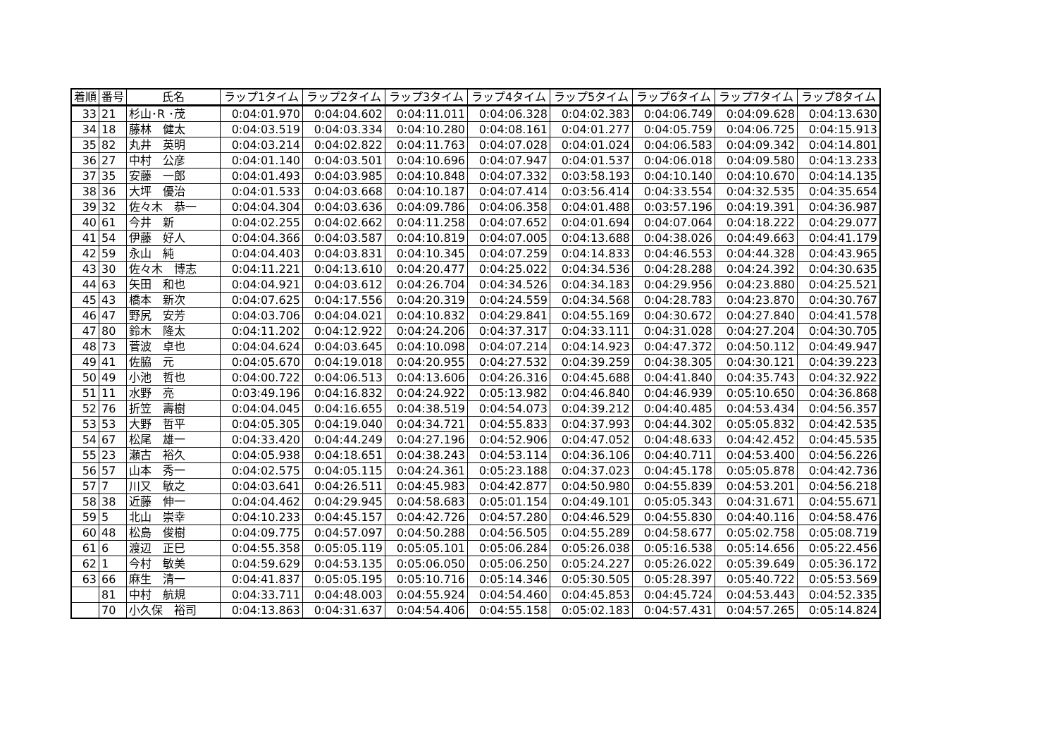| 着順 | 番号 | 氏名 | ラップ1タイム | ラップ2タイム | ラップ3タイム | ラップ4タイム | ラップ5タイム | ラップ6タイム | ラップ7タイム | ラップ8タイム |
| --- | --- | --- | --- | --- | --- | --- | --- | --- | --- | --- |
| 33 | 21 | 杉山･R ･茂 | 0:04:01.970 | 0:04:04.602 | 0:04:11.011 | 0:04:06.328 | 0:04:02.383 | 0:04:06.749 | 0:04:09.628 | 0:04:13.630 |
| 34 | 18 | 藤林 健太 | 0:04:03.519 | 0:04:03.334 | 0:04:10.280 | 0:04:08.161 | 0:04:01.277 | 0:04:05.759 | 0:04:06.725 | 0:04:15.913 |
| 35 | 82 | 丸井 英明 | 0:04:03.214 | 0:04:02.822 | 0:04:11.763 | 0:04:07.028 | 0:04:01.024 | 0:04:06.583 | 0:04:09.342 | 0:04:14.801 |
| 36 | 27 | 中村 公彦 | 0:04:01.140 | 0:04:03.501 | 0:04:10.696 | 0:04:07.947 | 0:04:01.537 | 0:04:06.018 | 0:04:09.580 | 0:04:13.233 |
| 37 | 35 | 安藤 一郎 | 0:04:01.493 | 0:04:03.985 | 0:04:10.848 | 0:04:07.332 | 0:03:58.193 | 0:04:10.140 | 0:04:10.670 | 0:04:14.135 |
| 38 | 36 | 大坪 優治 | 0:04:01.533 | 0:04:03.668 | 0:04:10.187 | 0:04:07.414 | 0:03:56.414 | 0:04:33.554 | 0:04:32.535 | 0:04:35.654 |
| 39 | 32 | 佐々木 恭一 | 0:04:04.304 | 0:04:03.636 | 0:04:09.786 | 0:04:06.358 | 0:04:01.488 | 0:03:57.196 | 0:04:19.391 | 0:04:36.987 |
| 40 | 61 | 今井 新 | 0:04:02.255 | 0:04:02.662 | 0:04:11.258 | 0:04:07.652 | 0:04:01.694 | 0:04:07.064 | 0:04:18.222 | 0:04:29.077 |
| 41 | 54 | 伊藤 好人 | 0:04:04.366 | 0:04:03.587 | 0:04:10.819 | 0:04:07.005 | 0:04:13.688 | 0:04:38.026 | 0:04:49.663 | 0:04:41.179 |
| 42 | 59 | 永山 純 | 0:04:04.403 | 0:04:03.831 | 0:04:10.345 | 0:04:07.259 | 0:04:14.833 | 0:04:46.553 | 0:04:44.328 | 0:04:43.965 |
| 43 | 30 | 佐々木 博志 | 0:04:11.221 | 0:04:13.610 | 0:04:20.477 | 0:04:25.022 | 0:04:34.536 | 0:04:28.288 | 0:04:24.392 | 0:04:30.635 |
| 44 | 63 | 矢田 和也 | 0:04:04.921 | 0:04:03.612 | 0:04:26.704 | 0:04:34.526 | 0:04:34.183 | 0:04:29.956 | 0:04:23.880 | 0:04:25.521 |
| 45 | 43 | 橋本 新次 | 0:04:07.625 | 0:04:17.556 | 0:04:20.319 | 0:04:24.559 | 0:04:34.568 | 0:04:28.783 | 0:04:23.870 | 0:04:30.767 |
| 46 | 47 | 野尻 安芳 | 0:04:03.706 | 0:04:04.021 | 0:04:10.832 | 0:04:29.841 | 0:04:55.169 | 0:04:30.672 | 0:04:27.840 | 0:04:41.578 |
| 47 | 80 | 鈴木 隆太 | 0:04:11.202 | 0:04:12.922 | 0:04:24.206 | 0:04:37.317 | 0:04:33.111 | 0:04:31.028 | 0:04:27.204 | 0:04:30.705 |
| 48 | 73 | 菅波 卓也 | 0:04:04.624 | 0:04:03.645 | 0:04:10.098 | 0:04:07.214 | 0:04:14.923 | 0:04:47.372 | 0:04:50.112 | 0:04:49.947 |
| 49 | 41 | 佐脇 元 | 0:04:05.670 | 0:04:19.018 | 0:04:20.955 | 0:04:27.532 | 0:04:39.259 | 0:04:38.305 | 0:04:30.121 | 0:04:39.223 |
| 50 | 49 | 小池 哲也 | 0:04:00.722 | 0:04:06.513 | 0:04:13.606 | 0:04:26.316 | 0:04:45.688 | 0:04:41.840 | 0:04:35.743 | 0:04:32.922 |
| 51 | 11 | 水野 亮 | 0:03:49.196 | 0:04:16.832 | 0:04:24.922 | 0:05:13.982 | 0:04:46.840 | 0:04:46.939 | 0:05:10.650 | 0:04:36.868 |
| 52 | 76 | 折笠 壽樹 | 0:04:04.045 | 0:04:16.655 | 0:04:38.519 | 0:04:54.073 | 0:04:39.212 | 0:04:40.485 | 0:04:53.434 | 0:04:56.357 |
| 53 | 53 | 大野 哲平 | 0:04:05.305 | 0:04:19.040 | 0:04:34.721 | 0:04:55.833 | 0:04:37.993 | 0:04:44.302 | 0:05:05.832 | 0:04:42.535 |
| 54 | 67 | 松尾 雄一 | 0:04:33.420 | 0:04:44.249 | 0:04:27.196 | 0:04:52.906 | 0:04:47.052 | 0:04:48.633 | 0:04:42.452 | 0:04:45.535 |
| 55 | 23 | 瀬古 裕久 | 0:04:05.938 | 0:04:18.651 | 0:04:38.243 | 0:04:53.114 | 0:04:36.106 | 0:04:40.711 | 0:04:53.400 | 0:04:56.226 |
| 56 | 57 | 山本 秀一 | 0:04:02.575 | 0:04:05.115 | 0:04:24.361 | 0:05:23.188 | 0:04:37.023 | 0:04:45.178 | 0:05:05.878 | 0:04:42.736 |
| 57 | 7 | 川又 敏之 | 0:04:03.641 | 0:04:26.511 | 0:04:45.983 | 0:04:42.877 | 0:04:50.980 | 0:04:55.839 | 0:04:53.201 | 0:04:56.218 |
| 58 | 38 | 近藤 伸一 | 0:04:04.462 | 0:04:29.945 | 0:04:58.683 | 0:05:01.154 | 0:04:49.101 | 0:05:05.343 | 0:04:31.671 | 0:04:55.671 |
| 59 | 5 | 北山 崇幸 | 0:04:10.233 | 0:04:45.157 | 0:04:42.726 | 0:04:57.280 | 0:04:46.529 | 0:04:55.830 | 0:04:40.116 | 0:04:58.476 |
| 60 | 48 | 松島 俊樹 | 0:04:09.775 | 0:04:57.097 | 0:04:50.288 | 0:04:56.505 | 0:04:55.289 | 0:04:58.677 | 0:05:02.758 | 0:05:08.719 |
| 61 | 6 | 渡辺 正巳 | 0:04:55.358 | 0:05:05.119 | 0:05:05.101 | 0:05:06.284 | 0:05:26.038 | 0:05:16.538 | 0:05:14.656 | 0:05:22.456 |
| 62 | 1 | 今村 敏美 | 0:04:59.629 | 0:04:53.135 | 0:05:06.050 | 0:05:06.250 | 0:05:24.227 | 0:05:26.022 | 0:05:39.649 | 0:05:36.172 |
| 63 | 66 | 麻生 清一 | 0:04:41.837 | 0:05:05.195 | 0:05:10.716 | 0:05:14.346 | 0:05:30.505 | 0:05:28.397 | 0:05:40.722 | 0:05:53.569 |
| | 81 | 中村 航規 | 0:04:33.711 | 0:04:48.003 | 0:04:55.924 | 0:04:54.460 | 0:04:45.853 | 0:04:45.724 | 0:04:53.443 | 0:04:52.335 |
| | 70 | 小久保 裕司 | 0:04:13.863 | 0:04:31.637 | 0:04:54.406 | 0:04:55.158 | 0:05:02.183 | 0:04:57.431 | 0:04:57.265 | 0:05:14.824 |